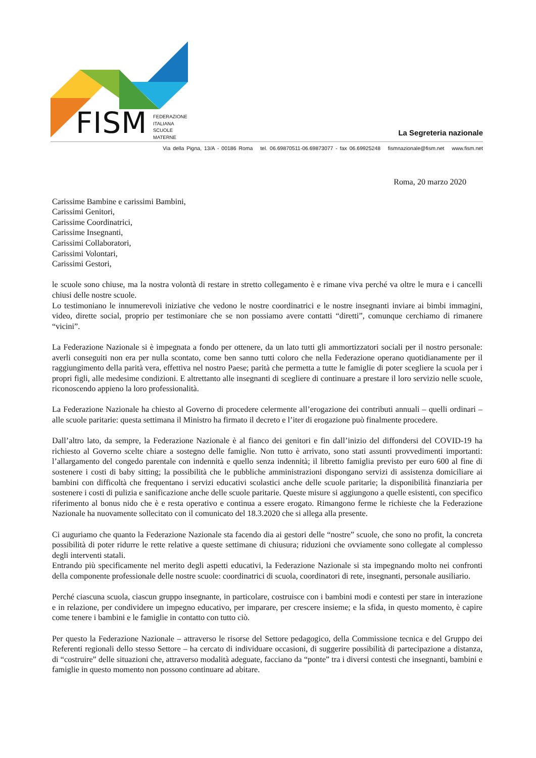FISM
FEDERAZIONE
ITALIANA
SCUOLE
MATERNE
La Segreteria nazionale
Via della Pigna, 13/A - 00186 Roma tel. 06.69870511-06.69873077 - fax 06.69925248 fismnazionale@fism.net www.fism.net
Roma, 20 marzo 2020
Carissime Bambine e carissimi Bambini,
Carissimi Genitori,
Carissime Coordinatrici,
Carissime Insegnanti,
Carissimi Collaboratori,
Carissimi Volontari,
Carissimi Gestori,
le scuole sono chiuse, ma la nostra volontà di restare in stretto collegamento è e rimane viva perché va oltre le mura e i cancelli chiusi delle nostre scuole.
Lo testimoniano le innumerevoli iniziative che vedono le nostre coordinatrici e le nostre insegnanti inviare ai bimbi immagini, video, dirette social, proprio per testimoniare che se non possiamo avere contatti “diretti”, comunque cerchiamo di rimanere “vicini”.
La Federazione Nazionale si è impegnata a fondo per ottenere, da un lato tutti gli ammortizzatori sociali per il nostro personale: averli conseguiti non era per nulla scontato, come ben sanno tutti coloro che nella Federazione operano quotidianamente per il raggiungimento della parità vera, effettiva nel nostro Paese; parità che permetta a tutte le famiglie di poter scegliere la scuola per i propri figli, alle medesime condizioni. E altrettanto alle insegnanti di scegliere di continuare a prestare il loro servizio nelle scuole, riconoscendo appieno la loro professionalità.
La Federazione Nazionale ha chiesto al Governo di procedere celermente all’erogazione dei contributi annuali – quelli ordinari – alle scuole paritarie: questa settimana il Ministro ha firmato il decreto e l’iter di erogazione può finalmente procedere.
Dall’altro lato, da sempre, la Federazione Nazionale è al fianco dei genitori e fin dall’inizio del diffondersi del COVID-19 ha richiesto al Governo scelte chiare a sostegno delle famiglie. Non tutto è arrivato, sono stati assunti provvedimenti importanti: l’allargamento del congedo parentale con indennità e quello senza indennità; il libretto famiglia previsto per euro 600 al fine di sostenere i costi di baby sitting; la possibilità che le pubbliche amministrazioni dispongano servizi di assistenza domiciliare ai bambini con difficoltà che frequentano i servizi educativi scolastici anche delle scuole paritarie; la disponibilità finanziaria per sostenere i costi di pulizia e sanificazione anche delle scuole paritarie. Queste misure si aggiungono a quelle esistenti, con specifico riferimento al bonus nido che è e resta operativo e continua a essere erogato. Rimangono ferme le richieste che la Federazione Nazionale ha nuovamente sollecitato con il comunicato del 18.3.2020 che si allega alla presente.
Ci auguriamo che quanto la Federazione Nazionale sta facendo dia ai gestori delle “nostre” scuole, che sono no profit, la concreta possibilità di poter ridurre le rette relative a queste settimane di chiusura; riduzioni che ovviamente sono collegate al complesso degli interventi statali.
Entrando più specificamente nel merito degli aspetti educativi, la Federazione Nazionale si sta impegnando molto nei confronti della componente professionale delle nostre scuole: coordinatrici di scuola, coordinatori di rete, insegnanti, personale ausiliario.
Perché ciascuna scuola, ciascun gruppo insegnante, in particolare, costruisce con i bambini modi e contesti per stare in interazione e in relazione, per condividere un impegno educativo, per imparare, per crescere insieme; e la sfida, in questo momento, è capire come tenere i bambini e le famiglie in contatto con tutto ciò.
Per questo la Federazione Nazionale – attraverso le risorse del Settore pedagogico, della Commissione tecnica e del Gruppo dei Referenti regionali dello stesso Settore – ha cercato di individuare occasioni, di suggerire possibilità di partecipazione a distanza, di “costruire” delle situazioni che, attraverso modalità adeguate, facciano da “ponte” tra i diversi contesti che insegnanti, bambini e famiglie in questo momento non possono continuare ad abitare.